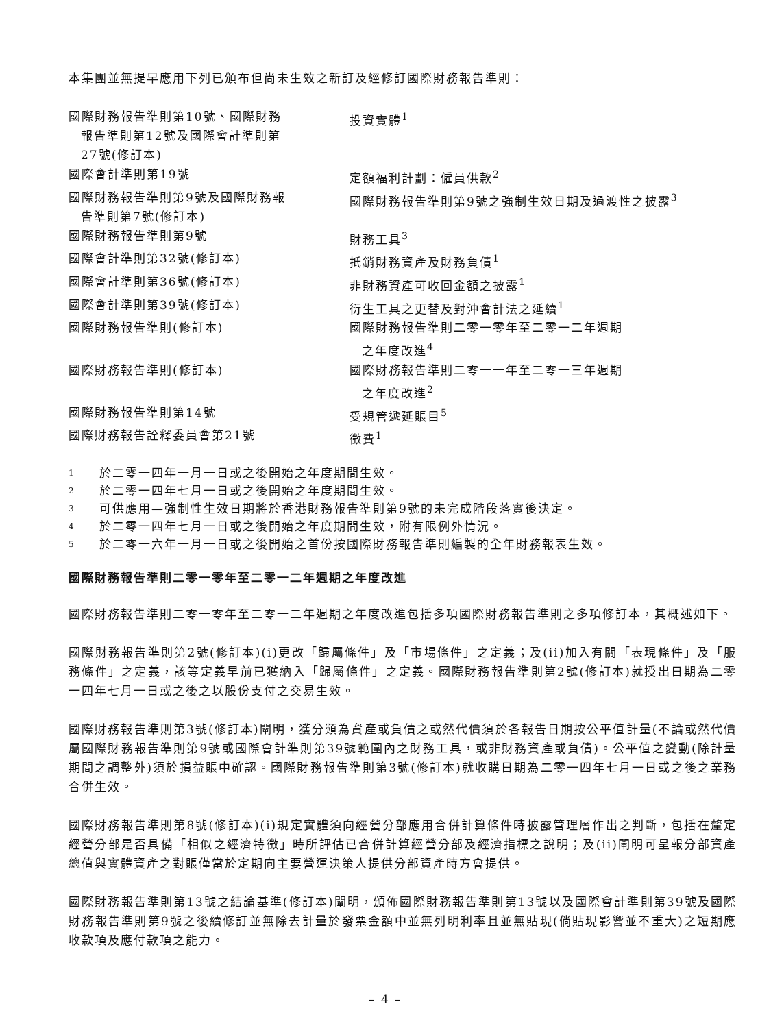本集團並無提早應用下列已頒布但尚未生效之新訂及經修訂國際財務報告準則：
| 國際財務報告準則第10號、國際財務 報告準則第12號及國際會計準則第 27號(修訂本) | 投資實體<sup>1</sup> |
| 國際會計準則第19號 | 定額福利計劃：僱員供款<sup>2</sup> |
| 國際財務報告準則第9號及國際財務報 告準則第7號(修訂本) | 國際財務報告準則第9號之強制生效日期及過渡性之披露<sup>3</sup> |
| 國際財務報告準則第9號 | 財務工具<sup>3</sup> |
| 國際會計準則第32號(修訂本) | 抵銷財務資產及財務負債<sup>1</sup> |
| 國際會計準則第36號(修訂本) | 非財務資產可收回金額之披露<sup>1</sup> |
| 國際會計準則第39號(修訂本) | 衍生工具之更替及對沖會計法之延續<sup>1</sup> |
| 國際財務報告準則(修訂本) | 國際財務報告準則二零一零年至二零一二年週期 之年度改進<sup>4</sup> |
| 國際財務報告準則(修訂本) | 國際財務報告準則二零一一年至二零一三年週期 之年度改進<sup>2</sup> |
| 國際財務報告準則第14號 | 受規管遞延賬目<sup>5</sup> |
| 國際財務報告詮釋委員會第21號 | 徵費<sup>1</sup> |
| 1 | 於二零一四年一月一日或之後開始之年度期間生效。 |
| 2 | 於二零一四年七月一日或之後開始之年度期間生效。 |
| 3 | 可供應用—強制性生效日期將於香港財務報告準則第9號的未完成階段落實後決定。 |
| 4 | 於二零一四年七月一日或之後開始之年度期間生效，附有限例外情況。 |
| 5 | 於二零一六年一月一日或之後開始之首份按國際財務報告準則編製的全年財務報表生效。 |
國際財務報告準則二零一零年至二零一二年週期之年度改進
國際財務報告準則二零一零年至二零一二年週期之年度改進包括多項國際財務報告準則之多項修訂本，其概述如下。
國際財務報告準則第2號(修訂本)(i)更改「歸屬條件」及「市場條件」之定義；及(ii)加入有關「表現條件」及「服務條件」之定義，該等定義早前已獲納入「歸屬條件」之定義。國際財務報告準則第2號(修訂本)就授出日期為二零一四年七月一日或之後之以股份支付之交易生效。
國際財務報告準則第3號(修訂本)闡明，獲分類為資產或負債之或然代價須於各報告日期按公平值計量(不論或然代價屬國際財務報告準則第9號或國際會計準則第39號範圍內之財務工具，或非財務資產或負債)。公平值之變動(除計量期間之調整外)須於損益賬中確認。國際財務報告準則第3號(修訂本)就收購日期為二零一四年七月一日或之後之業務合併生效。
國際財務報告準則第8號(修訂本)(i)規定實體須向經營分部應用合併計算條件時披露管理層作出之判斷，包括在釐定經營分部是否具備「相似之經濟特徵」時所評估已合併計算經營分部及經濟指標之說明；及(ii)闡明可呈報分部資產總值與實體資產之對賬僅當於定期向主要營運決策人提供分部資產時方會提供。
國際財務報告準則第13號之結論基準(修訂本)闡明，頒佈國際財務報告準則第13號以及國際會計準則第39號及國際財務報告準則第9號之後續修訂並無除去計量於發票金額中並無列明利率且並無貼現(倘貼現影響並不重大)之短期應收款項及應付款項之能力。
– 4 –